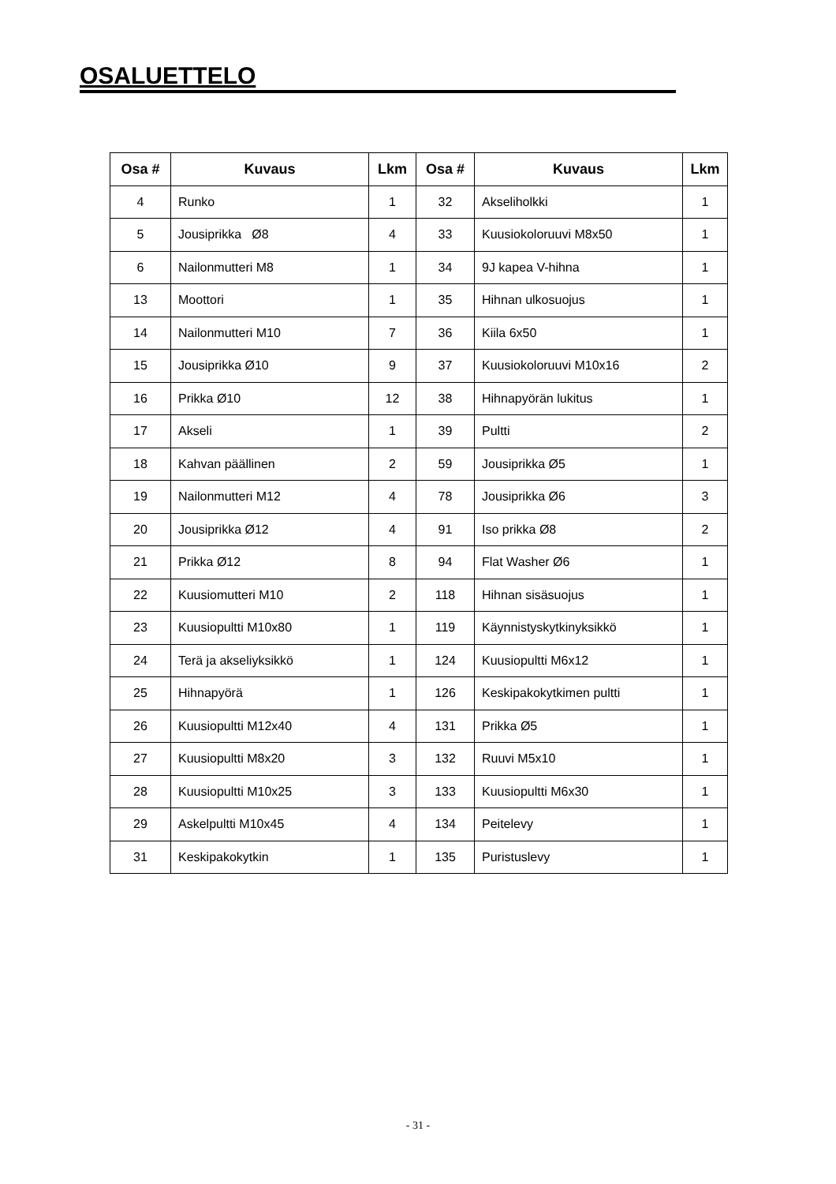OSALUETTELO
| Osa # | Kuvaus | Lkm | Osa # | Kuvaus | Lkm |
| --- | --- | --- | --- | --- | --- |
| 4 | Runko | 1 | 32 | Akseliholkki | 1 |
| 5 | Jousiprikka Ø8 | 4 | 33 | Kuusiokoloruuvi M8x50 | 1 |
| 6 | Nailonmutteri M8 | 1 | 34 | 9J kapea V-hihna | 1 |
| 13 | Moottori | 1 | 35 | Hihnan ulkosuojus | 1 |
| 14 | Nailonmutteri M10 | 7 | 36 | Kiila 6x50 | 1 |
| 15 | Jousiprikka Ø10 | 9 | 37 | Kuusiokoloruuvi M10x16 | 2 |
| 16 | Prikka Ø10 | 12 | 38 | Hihnapyörän lukitus | 1 |
| 17 | Akseli | 1 | 39 | Pultti | 2 |
| 18 | Kahvan päällinen | 2 | 59 | Jousiprikka Ø5 | 1 |
| 19 | Nailonmutteri M12 | 4 | 78 | Jousiprikka Ø6 | 3 |
| 20 | Jousiprikka Ø12 | 4 | 91 | Iso prikka Ø8 | 2 |
| 21 | Prikka Ø12 | 8 | 94 | Flat Washer Ø6 | 1 |
| 22 | Kuusiomutteri M10 | 2 | 118 | Hihnan sisäsuojus | 1 |
| 23 | Kuusiopultti M10x80 | 1 | 119 | Käynnistyskytkinyksikkö | 1 |
| 24 | Terä ja akseliyksikkö | 1 | 124 | Kuusiopultti M6x12 | 1 |
| 25 | Hihnapyörä | 1 | 126 | Keskipakokytkimen pultti | 1 |
| 26 | Kuusiopultti M12x40 | 4 | 131 | Prikka Ø5 | 1 |
| 27 | Kuusiopultti M8x20 | 3 | 132 | Ruuvi M5x10 | 1 |
| 28 | Kuusiopultti M10x25 | 3 | 133 | Kuusiopultti M6x30 | 1 |
| 29 | Askelpultti M10x45 | 4 | 134 | Peitelevy | 1 |
| 31 | Keskipakokytkin | 1 | 135 | Puristuslevy | 1 |
- 31 -